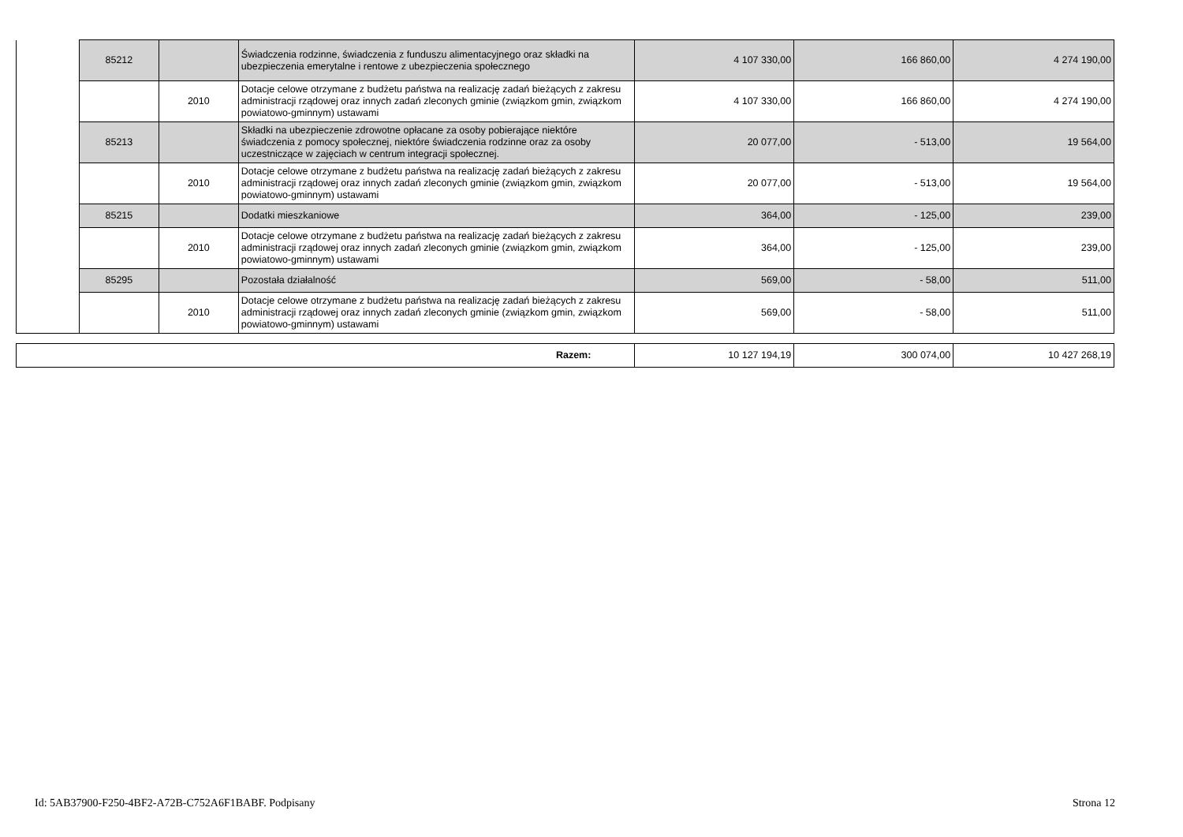| | 85212 | | Świadczenia rodzinne, świadczenia z funduszu alimentacyjnego oraz składki na ubezpieczenia emerytalne i rentowe z ubezpieczenia społecznego | 4 107 330,00 | 166 860,00 | 4 274 190,00 |
| | | 2010 | Dotacje celowe otrzymane z budżetu państwa na realizację zadań bieżących z zakresu administracji rządowej oraz innych zadań zleconych gminie (związkom gmin, związkom powiatowo-gminnym) ustawami | 4 107 330,00 | 166 860,00 | 4 274 190,00 |
| | 85213 | | Składki na ubezpieczenie zdrowotne opłacane za osoby pobierające niektóre świadczenia z pomocy społecznej, niektóre świadczenia rodzinne oraz za osoby uczestniczące w zajęciach w centrum integracji społecznej. | 20 077,00 | - 513,00 | 19 564,00 |
| | | 2010 | Dotacje celowe otrzymane z budżetu państwa na realizację zadań bieżących z zakresu administracji rządowej oraz innych zadań zleconych gminie (związkom gmin, związkom powiatowo-gminnym) ustawami | 20 077,00 | - 513,00 | 19 564,00 |
| | 85215 | | Dodatki mieszkaniowe | 364,00 | - 125,00 | 239,00 |
| | | 2010 | Dotacje celowe otrzymane z budżetu państwa na realizację zadań bieżących z zakresu administracji rządowej oraz innych zadań zleconych gminie (związkom gmin, związkom powiatowo-gminnym) ustawami | 364,00 | - 125,00 | 239,00 |
| | 85295 | | Pozostała działalność | 569,00 | - 58,00 | 511,00 |
| | | 2010 | Dotacje celowe otrzymane z budżetu państwa na realizację zadań bieżących z zakresu administracji rządowej oraz innych zadań zleconych gminie (związkom gmin, związkom powiatowo-gminnym) ustawami | 569,00 | - 58,00 | 511,00 |
| Razem: | 10 127 194,19 | 300 074,00 | 10 427 268,19 |
Id: 5AB37900-F250-4BF2-A72B-C752A6F1BABF. Podpisany Strona 12